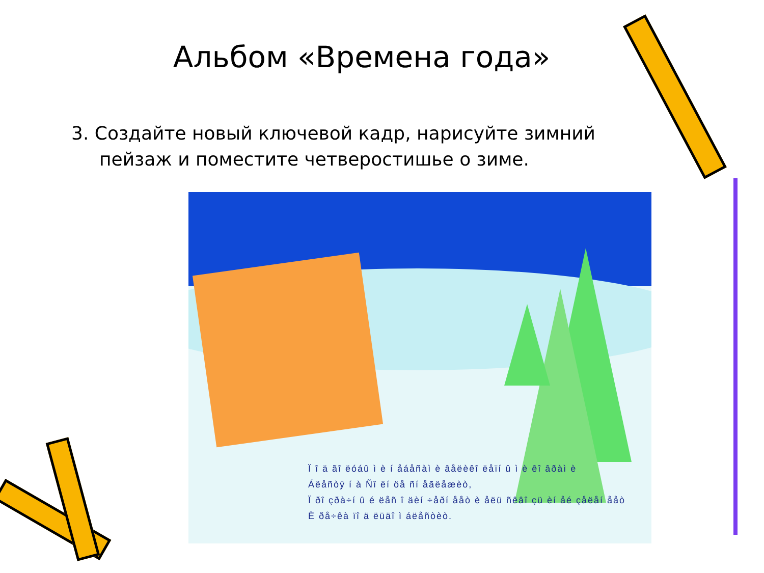Альбом «Времена года»
3. Создайте новый ключевой кадр, нарисуйте зимний пейзаж и поместите четверостишье о зиме.
Ï î ä ãî ëóáû ì è í åáåñàì è âåëèêî ëåïí û ì è êî âðàì è
Áëåñòÿ í à Ñî ëí öå ñí åãëåæèò,
Ï ðî çðà÷í û é ëåñ î äèí ÷åðí ååò è åëü ñêâî çü èí åé çåëåí ååò
È ðå÷êà ïî ä ëüäî ì áëåñòèò.